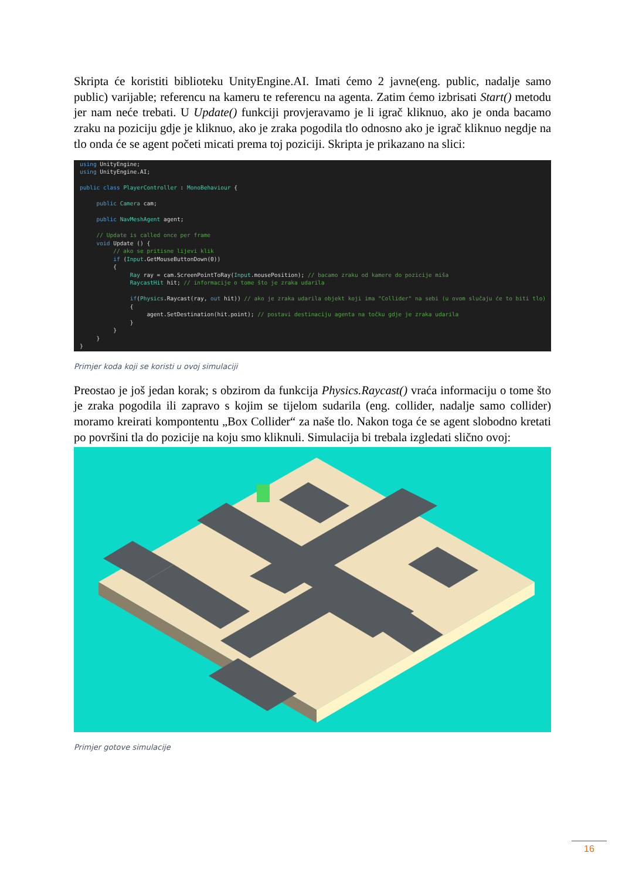Skripta će koristiti biblioteku UnityEngine.AI. Imati ćemo 2 javne(eng. public, nadalje samo public) varijable; referencu na kameru te referencu na agenta. Zatim ćemo izbrisati Start() metodu jer nam neće trebati. U Update() funkciji provjeravamo je li igrač kliknuo, ako je onda bacamo zraku na poziciju gdje je kliknuo, ako je zraka pogodila tlo odnosno ako je igrač kliknuo negdje na tlo onda će se agent početi micati prema toj poziciji. Skripta je prikazano na slici:
using UnityEngine;
using UnityEngine.AI;

public class PlayerController : MonoBehaviour {

     public Camera cam;

     public NavMeshAgent agent;

     // Update is called once per frame
     void Update () {
          // ako se pritisne lijevi klik
          if (Input.GetMouseButtonDown(0))
          {
               Ray ray = cam.ScreenPointToRay(Input.mousePosition); // bacamo zraku od kamere do pozicije miša
               RaycastHit hit; // informacije o tome što je zraka udarila

               if(Physics.Raycast(ray, out hit)) // ako je zraka udarila objekt koji ima "Collider" na sebi (u ovom slučaju će to biti tlo)
               {
                    agent.SetDestination(hit.point); // postavi destinaciju agenta na točku gdje je zraka udarila
               }
          }
     }
}
Primjer koda koji se koristi u ovoj simulaciji
Preostao je još jedan korak; s obzirom da funkcija Physics.Raycast() vraća informaciju o tome što je zraka pogodila ili zapravo s kojim se tijelom sudarila (eng. collider, nadalje samo collider) moramo kreirati kompontentu „Box Collider“ za naše tlo. Nakon toga će se agent slobodno kretati po površini tla do pozicije na koju smo kliknuli. Simulacija bi trebala izgledati slično ovoj:
Primjer gotove simulacije
16